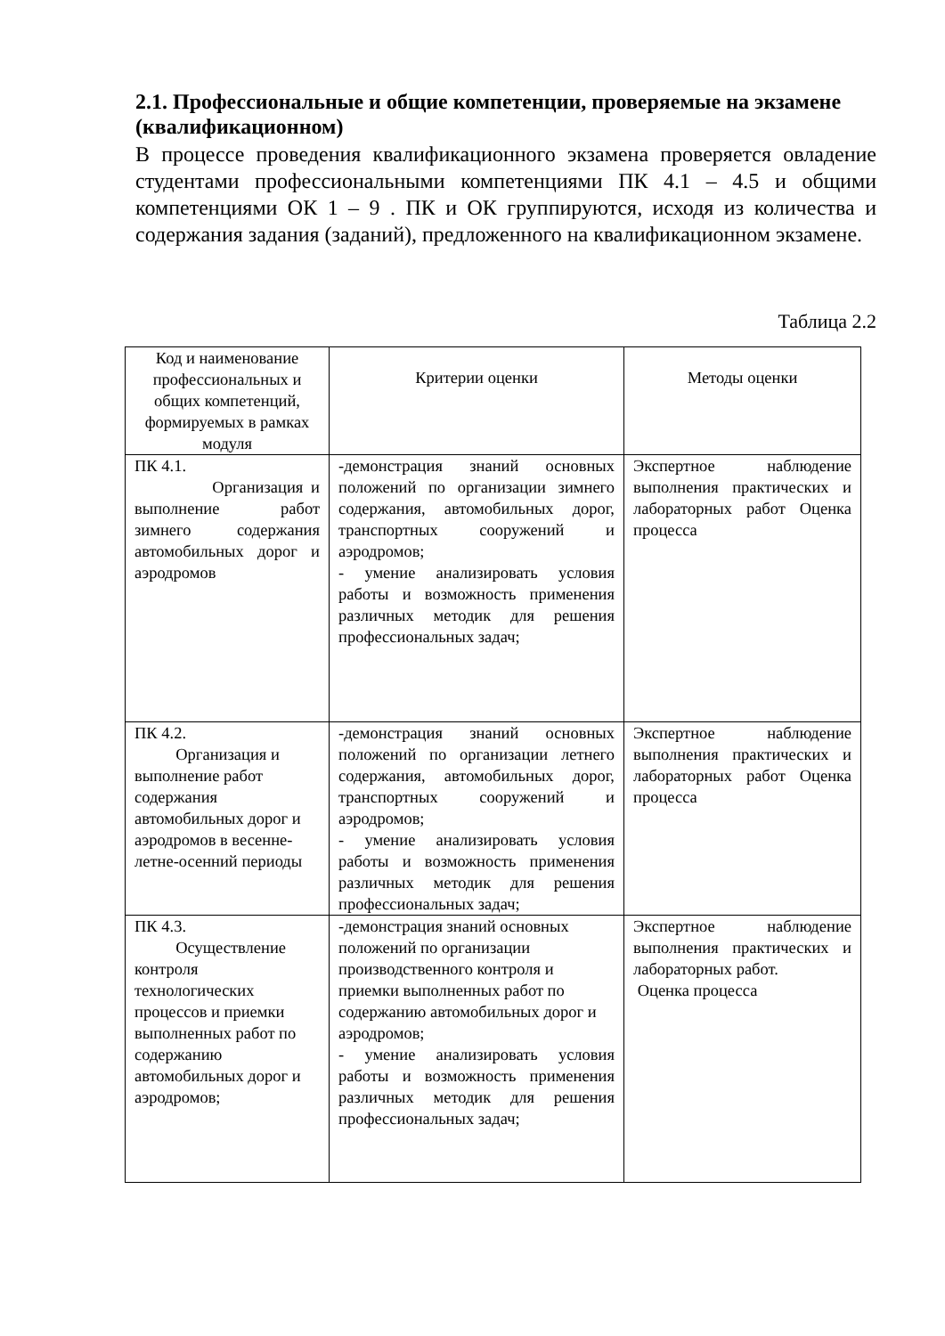2.1. Профессиональные и общие компетенции, проверяемые на экзамене (квалификационном)
В процессе проведения квалификационного экзамена проверяется овладение студентами профессиональными компетенциями ПК 4.1 – 4.5 и общими компетенциями ОК 1 – 9 . ПК и ОК группируются, исходя из количества и содержания задания (заданий), предложенного на квалификационном экзамене.
Таблица 2.2
| Код и наименование профессиональных и общих компетенций, формируемых в рамках модуля | Критерии оценки | Методы оценки |
| --- | --- | --- |
| ПК 4.1. Организация и выполнение работ зимнего содержания автомобильных дорог и аэродромов | -демонстрация знаний основных положений по организации зимнего содержания, автомобильных дорог, транспортных сооружений и аэродромов; - умение анализировать условия работы и возможность применения различных методик для решения профессиональных задач; | Экспертное наблюдение выполнения практических и лабораторных работ Оценка процесса |
| ПК 4.2. Организация и выполнение работ содержания автомобильных дорог и аэродромов в весенне-летне-осенний периоды | -демонстрация знаний основных положений по организации летнего содержания, автомобильных дорог, транспортных сооружений и аэродромов; - умение анализировать условия работы и возможность применения различных методик для решения профессиональных задач; | Экспертное наблюдение выполнения практических и лабораторных работ Оценка процесса |
| ПК 4.3. Осуществление контроля технологических процессов и приемки выполненных работ по содержанию автомобильных дорог и аэродромов; | -демонстрация знаний основных положений по организации производственного контроля и приемки выполненных работ по содержанию автомобильных дорог и аэродромов; - умение анализировать условия работы и возможность применения различных методик для решения профессиональных задач; | Экспертное наблюдение выполнения практических и лабораторных работ. Оценка процесса |